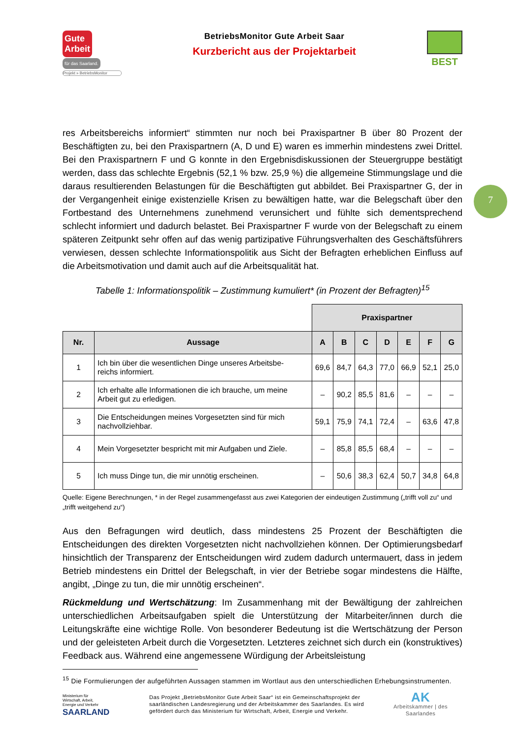7
Gute
Arbeit für das Saarland.
Projekt » BetriebsMonitor
BetriebsMonitor Gute Arbeit Saar
Kurzbericht aus der Projektarbeit
BEST
res Arbeitsbereichs informiert“ stimmten nur noch bei Praxispartner B über 80 Prozent der Beschäftigten zu, bei den Praxispartnern (A, D und E) waren es immerhin mindestens zwei Drittel. Bei den Praxispartnern F und G konnte in den Ergebnisdiskussionen der Steuergruppe bestätigt werden, dass das schlechte Ergebnis (52,1 % bzw. 25,9 %) die allgemeine Stimmungslage und die daraus resultierenden Belastungen für die Beschäftigten gut abbildet. Bei Praxispartner G, der in der Vergangenheit einige existenzielle Krisen zu bewältigen hatte, war die Belegschaft über den Fortbestand des Unternehmens zunehmend verunsichert und fühlte sich dementsprechend schlecht informiert und dadurch belastet. Bei Praxispartner F wurde von der Belegschaft zu einem späteren Zeitpunkt sehr offen auf das wenig partizipative Führungsverhalten des Geschäftsführers verwiesen, dessen schlechte Informationspolitik aus Sicht der Befragten erheblichen Einfluss auf die Arbeitsmotivation und damit auch auf die Arbeitsqualität hat.
Tabelle 1: Informationspolitik – Zustimmung kumuliert* (in Prozent der Befragten)<sup>15</sup>
| | | Praxispartner | | | | | | |
| Nr. | Aussage | A | B | C | D | E | F | G |
| 1 | Ich bin über die wesentlichen Dinge unseres Arbeitsbe- reichs informiert. | 69,6 | 84,7 | 64,3 | 77,0 | 66,9 | 52,1 | 25,0 |
| 2 | Ich erhalte alle Informationen die ich brauche, um meine Arbeit gut zu erledigen. | – | 90,2 | 85,5 | 81,6 | – | – | – |
| 3 | Die Entscheidungen meines Vorgesetzten sind für mich nachvollziehbar. | 59,1 | 75,9 | 74,1 | 72,4 | – | 63,6 | 47,8 |
| 4 | Mein Vorgesetzter bespricht mit mir Aufgaben und Ziele. | – | 85,8 | 85,5 | 68,4 | – | – | – |
| 5 | Ich muss Dinge tun, die mir unnötig erscheinen. | – | 50,6 | 38,3 | 62,4 | 50,7 | 34,8 | 64,8 |
Quelle: Eigene Berechnungen, * in der Regel zusammengefasst aus zwei Kategorien der eindeutigen Zustimmung („trifft voll zu“ und „trifft weitgehend zu“)
Aus den Befragungen wird deutlich, dass mindestens 25 Prozent der Beschäftigten die Entscheidungen des direkten Vorgesetzten nicht nachvollziehen können. Der Optimierungsbedarf hinsichtlich der Transparenz der Entscheidungen wird zudem dadurch untermauert, dass in jedem Betrieb mindestens ein Drittel der Belegschaft, in vier der Betriebe sogar mindestens die Hälfte, angibt, „Dinge zu tun, die mir unnötig erscheinen“.
Rückmeldung und Wertschätzung: Im Zusammenhang mit der Bewältigung der zahlreichen unterschiedlichen Arbeitsaufgaben spielt die Unterstützung der Mitarbeiter/innen durch die Leitungskräfte eine wichtige Rolle. Von besonderer Bedeutung ist die Wertschätzung der Person und der geleisteten Arbeit durch die Vorgesetzten. Letzteres zeichnet sich durch ein (konstruktives) Feedback aus. Während eine angemessene Würdigung der Arbeitsleistung
<sup>15</sup> Die Formulierungen der aufgeführten Aussagen stammen im Wortlaut aus den unterschiedlichen Erhebungsinstrumenten.
Ministerium für
Wirtschaft, Arbeit,
Energie und Verkehr
SAARLAND
Das Projekt „BetriebsMonitor Gute Arbeit Saar“ ist ein Gemeinschaftsprojekt der saarländischen Landesregierung und der Arbeitskammer des Saarlandes. Es wird gefördert durch das Ministerium für Wirtschaft, Arbeit, Energie und Verkehr.
AK
Arbeitskammer | des Saarlandes